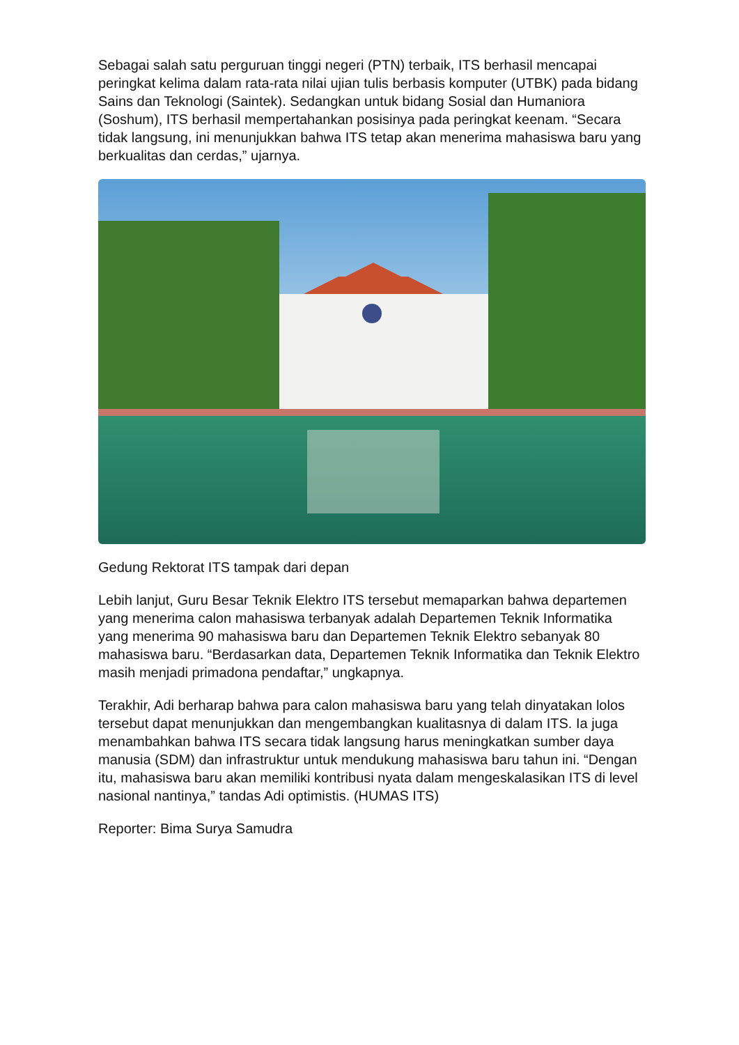Sebagai salah satu perguruan tinggi negeri (PTN) terbaik, ITS berhasil mencapai peringkat kelima dalam rata-rata nilai ujian tulis berbasis komputer (UTBK) pada bidang Sains dan Teknologi (Saintek). Sedangkan untuk bidang Sosial dan Humaniora (Soshum), ITS berhasil mempertahankan posisinya pada peringkat keenam. “Secara tidak langsung, ini menunjukkan bahwa ITS tetap akan menerima mahasiswa baru yang berkualitas dan cerdas,” ujarnya.
Gedung Rektorat ITS tampak dari depan
Lebih lanjut, Guru Besar Teknik Elektro ITS tersebut memaparkan bahwa departemen yang menerima calon mahasiswa terbanyak adalah Departemen Teknik Informatika yang menerima 90 mahasiswa baru dan Departemen Teknik Elektro sebanyak 80 mahasiswa baru. “Berdasarkan data, Departemen Teknik Informatika dan Teknik Elektro masih menjadi primadona pendaftar,” ungkapnya.
Terakhir, Adi berharap bahwa para calon mahasiswa baru yang telah dinyatakan lolos tersebut dapat menunjukkan dan mengembangkan kualitasnya di dalam ITS. Ia juga menambahkan bahwa ITS secara tidak langsung harus meningkatkan sumber daya manusia (SDM) dan infrastruktur untuk mendukung mahasiswa baru tahun ini. “Dengan itu, mahasiswa baru akan memiliki kontribusi nyata dalam mengeskalasikan ITS di level nasional nantinya,” tandas Adi optimistis. (HUMAS ITS)
Reporter: Bima Surya Samudra